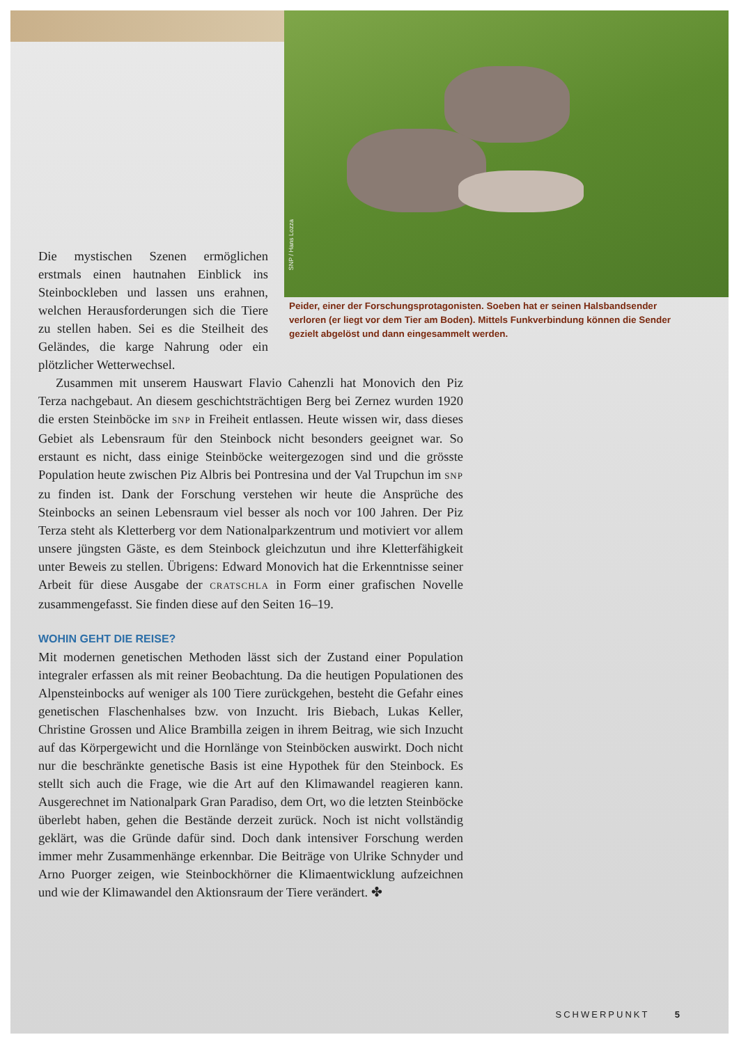SNP / Hans Lozza
Die mystischen Szenen ermöglichen erstmals einen hautnahen Einblick ins Steinbockleben und lassen uns erahnen, welchen Herausforderungen sich die Tiere zu stellen haben. Sei es die Steilheit des Geländes, die karge Nahrung oder ein plötzlicher Wetterwechsel.
Peider, einer der Forschungsprotagonisten. Soeben hat er seinen Halsbandsender verloren (er liegt vor dem Tier am Boden). Mittels Funkverbindung können die Sender gezielt abgelöst und dann eingesammelt werden.
Zusammen mit unserem Hauswart Flavio Cahenzli hat Monovich den Piz Terza nachgebaut. An diesem geschichtsträchtigen Berg bei Zernez wurden 1920 die ersten Steinböcke im SNP in Freiheit entlassen. Heute wissen wir, dass dieses Gebiet als Lebensraum für den Steinbock nicht besonders geeignet war. So erstaunt es nicht, dass einige Steinböcke weitergezogen sind und die grösste Population heute zwischen Piz Albris bei Pontresina und der Val Trupchun im SNP zu finden ist. Dank der Forschung verstehen wir heute die Ansprüche des Steinbocks an seinen Lebensraum viel besser als noch vor 100 Jahren. Der Piz Terza steht als Kletterberg vor dem Nationalparkzentrum und motiviert vor allem unsere jüngsten Gäste, es dem Steinbock gleichzutun und ihre Kletterfähigkeit unter Beweis zu stellen. Übrigens: Edward Monovich hat die Erkenntnisse seiner Arbeit für diese Ausgabe der CRATSCHLA in Form einer grafischen Novelle zusammengefasst. Sie finden diese auf den Seiten 16–19.
WOHIN GEHT DIE REISE?
Mit modernen genetischen Methoden lässt sich der Zustand einer Population integraler erfassen als mit reiner Beobachtung. Da die heutigen Populationen des Alpensteinbocks auf weniger als 100 Tiere zurückgehen, besteht die Gefahr eines genetischen Flaschenhalses bzw. von Inzucht. Iris Biebach, Lukas Keller, Christine Grossen und Alice Brambilla zeigen in ihrem Beitrag, wie sich Inzucht auf das Körpergewicht und die Hornlänge von Steinböcken auswirkt. Doch nicht nur die beschränkte genetische Basis ist eine Hypothek für den Steinbock. Es stellt sich auch die Frage, wie die Art auf den Klimawandel reagieren kann. Ausgerechnet im Nationalpark Gran Paradiso, dem Ort, wo die letzten Steinböcke überlebt haben, gehen die Bestände derzeit zurück. Noch ist nicht vollständig geklärt, was die Gründe dafür sind. Doch dank intensiver Forschung werden immer mehr Zusammenhänge erkennbar. Die Beiträge von Ulrike Schnyder und Arno Puorger zeigen, wie Steinbockhörner die Klimaentwicklung aufzeichnen und wie der Klimawandel den Aktionsraum der Tiere verändert. ✤
SCHWERPUNKT 5